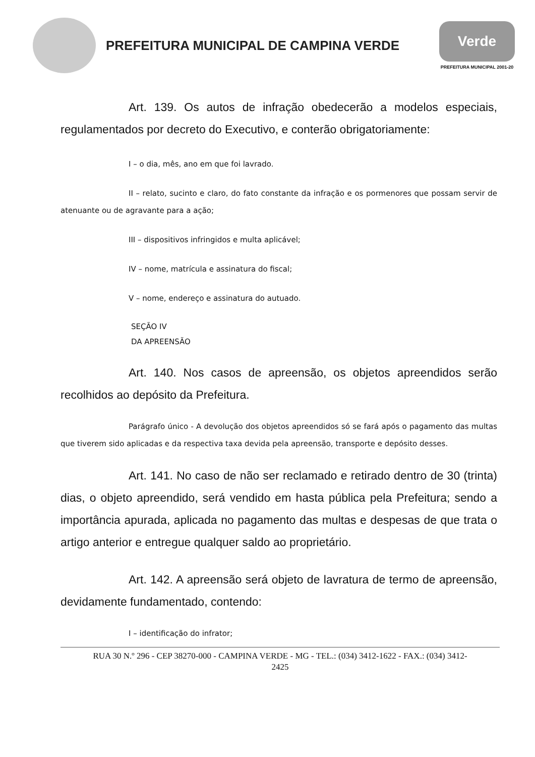PREFEITURA MUNICIPAL DE CAMPINA VERDE
Verde
PREFEITURA MUNICIPAL 2001-20
Art. 139. Os autos de infração obedecerão a modelos especiais, regulamentados por decreto do Executivo, e conterão obrigatoriamente:
I – o dia, mês, ano em que foi lavrado.
II – relato, sucinto e claro, do fato constante da infração e os pormenores que possam servir de atenuante ou de agravante para a ação;
III – dispositivos infringidos e multa aplicável;
IV – nome, matrícula e assinatura do fiscal;
V – nome, endereço e assinatura do autuado.
SEÇÃO IV
DA APREENSÃO
Art. 140. Nos casos de apreensão, os objetos apreendidos serão recolhidos ao depósito da Prefeitura.
Parágrafo único - A devolução dos objetos apreendidos só se fará após o pagamento das multas que tiverem sido aplicadas e da respectiva taxa devida pela apreensão, transporte e depósito desses.
Art. 141. No caso de não ser reclamado e retirado dentro de 30 (trinta) dias, o objeto apreendido, será vendido em hasta pública pela Prefeitura; sendo a importância apurada, aplicada no pagamento das multas e despesas de que trata o artigo anterior e entregue qualquer saldo ao proprietário.
Art. 142. A apreensão será objeto de lavratura de termo de apreensão, devidamente fundamentado, contendo:
I – identificação do infrator;
RUA 30 N.º 296 - CEP 38270-000 - CAMPINA VERDE - MG - TEL.: (034) 3412-1622 - FAX.: (034) 3412-
2425